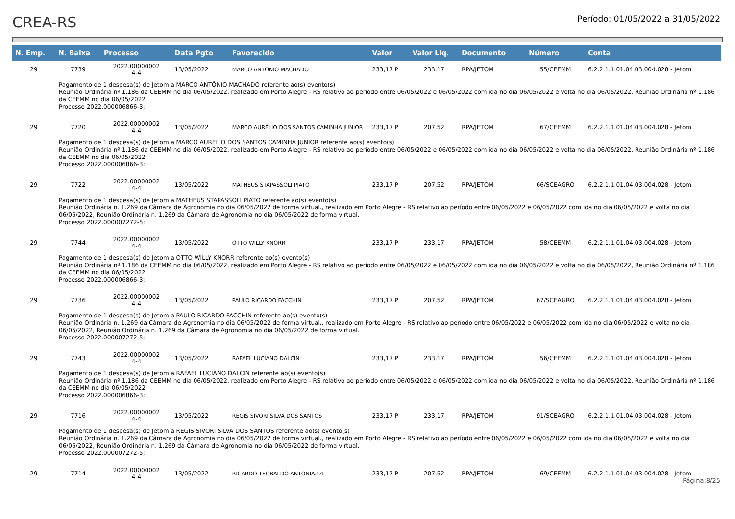CREA-RS
Período: 01/05/2022 a 31/05/2022
| N. Emp. | N. Baixa | Processo | Data Pgto | Favorecido | Valor | Valor Liq. | Documento | Número | Conta |
| --- | --- | --- | --- | --- | --- | --- | --- | --- | --- |
| 29 | 7739 | 2022.00000002 4-4 | 13/05/2022 | MARCO ANTÔNIO MACHADO | 233,17 P | 233,17 | RPA/JETOM | 55/CEEMM | 6.2.2.1.1.01.04.03.004.028 - Jetom |
| Pagamento de 1 despesa(s) de Jetom a MARCO ANTÔNIO MACHADO referente ao(s) evento(s) Reunião Ordinária nº 1.186 da CEEMM no dia 06/05/2022, realizado em Porto Alegre - RS relativo ao período entre 06/05/2022 e 06/05/2022 com ida no dia 06/05/2022 e volta no dia 06/05/2022, Reunião Ordinária nº 1.186 da CEEMM no dia 06/05/2022 Processo 2022.000006866-3; | | | | | | | | | |
| 29 | 7720 | 2022.00000002 4-4 | 13/05/2022 | MARCO AURÉLIO DOS SANTOS CAMINHA JUNIOR | 233,17 P | 207,52 | RPA/JETOM | 67/CEEMM | 6.2.2.1.1.01.04.03.004.028 - Jetom |
| Pagamento de 1 despesa(s) de Jetom a MARCO AURÉLIO DOS SANTOS CAMINHA JUNIOR referente ao(s) evento(s) Reunião Ordinária nº 1.186 da CEEMM no dia 06/05/2022, realizado em Porto Alegre - RS relativo ao período entre 06/05/2022 e 06/05/2022 com ida no dia 06/05/2022 e volta no dia 06/05/2022, Reunião Ordinária nº 1.186 da CEEMM no dia 06/05/2022 Processo 2022.000006866-3; | | | | | | | | | |
| 29 | 7722 | 2022.00000002 4-4 | 13/05/2022 | MATHEUS STAPASSOLI PIATO | 233,17 P | 207,52 | RPA/JETOM | 66/SCEAGRO | 6.2.2.1.1.01.04.03.004.028 - Jetom |
| Pagamento de 1 despesa(s) de Jetom a MATHEUS STAPASSOLI PIATO referente ao(s) evento(s) Reunião Ordinária n. 1.269 da Câmara de Agronomia no dia 06/05/2022 de forma virtual., realizado em Porto Alegre - RS relativo ao período entre 06/05/2022 e 06/05/2022 com ida no dia 06/05/2022 e volta no dia 06/05/2022, Reunião Ordinária n. 1.269 da Câmara de Agronomia no dia 06/05/2022 de forma virtual. Processo 2022.000007272-5; | | | | | | | | | |
| 29 | 7744 | 2022.00000002 4-4 | 13/05/2022 | OTTO WILLY KNORR | 233,17 P | 233,17 | RPA/JETOM | 58/CEEMM | 6.2.2.1.1.01.04.03.004.028 - Jetom |
| Pagamento de 1 despesa(s) de Jetom a OTTO WILLY KNORR referente ao(s) evento(s) Reunião Ordinária nº 1.186 da CEEMM no dia 06/05/2022, realizado em Porto Alegre - RS relativo ao período entre 06/05/2022 e 06/05/2022 com ida no dia 06/05/2022 e volta no dia 06/05/2022, Reunião Ordinária nº 1.186 da CEEMM no dia 06/05/2022 Processo 2022.000006866-3; | | | | | | | | | |
| 29 | 7736 | 2022.00000002 4-4 | 13/05/2022 | PAULO RICARDO FACCHIN | 233,17 P | 207,52 | RPA/JETOM | 67/SCEAGRO | 6.2.2.1.1.01.04.03.004.028 - Jetom |
| Pagamento de 1 despesa(s) de Jetom a PAULO RICARDO FACCHIN referente ao(s) evento(s) Reunião Ordinária n. 1.269 da Câmara de Agronomia no dia 06/05/2022 de forma virtual., realizado em Porto Alegre - RS relativo ao período entre 06/05/2022 e 06/05/2022 com ida no dia 06/05/2022 e volta no dia 06/05/2022, Reunião Ordinária n. 1.269 da Câmara de Agronomia no dia 06/05/2022 de forma virtual. Processo 2022.000007272-5; | | | | | | | | | |
| 29 | 7743 | 2022.00000002 4-4 | 13/05/2022 | RAFAEL LUCIANO DALCIN | 233,17 P | 233,17 | RPA/JETOM | 56/CEEMM | 6.2.2.1.1.01.04.03.004.028 - Jetom |
| Pagamento de 1 despesa(s) de Jetom a RAFAEL LUCIANO DALCIN referente ao(s) evento(s) Reunião Ordinária nº 1.186 da CEEMM no dia 06/05/2022, realizado em Porto Alegre - RS relativo ao período entre 06/05/2022 e 06/05/2022 com ida no dia 06/05/2022 e volta no dia 06/05/2022, Reunião Ordinária nº 1.186 da CEEMM no dia 06/05/2022 Processo 2022.000006866-3; | | | | | | | | | |
| 29 | 7716 | 2022.00000002 4-4 | 13/05/2022 | REGIS SIVORI SILVA DOS SANTOS | 233,17 P | 233,17 | RPA/JETOM | 91/SCEAGRO | 6.2.2.1.1.01.04.03.004.028 - Jetom |
| Pagamento de 1 despesa(s) de Jetom a REGIS SIVORI SILVA DOS SANTOS referente ao(s) evento(s) Reunião Ordinária n. 1.269 da Câmara de Agronomia no dia 06/05/2022 de forma virtual., realizado em Porto Alegre - RS relativo ao período entre 06/05/2022 e 06/05/2022 com ida no dia 06/05/2022 e volta no dia 06/05/2022, Reunião Ordinária n. 1.269 da Câmara de Agronomia no dia 06/05/2022 de forma virtual. Processo 2022.000007272-5; | | | | | | | | | |
| 29 | 7714 | 2022.00000002 4-4 | 13/05/2022 | RICARDO TEOBALDO ANTONIAZZI | 233,17 P | 207,52 | RPA/JETOM | 69/CEEMM | 6.2.2.1.1.01.04.03.004.028 - Jetom |
Página:8/25